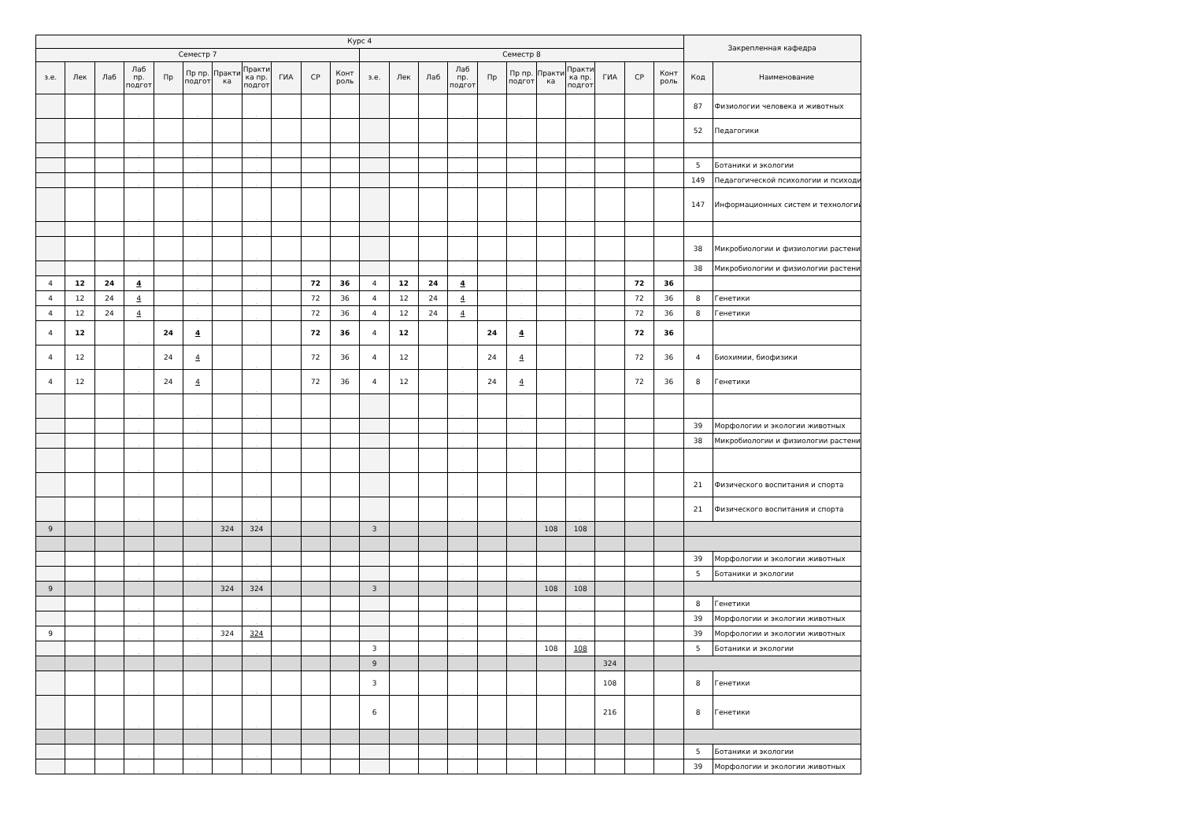| Курс 4 | | | | | | | | | | | | | | | | | | | | | | Закрепленная кафедра | |
| --- | --- | --- | --- | --- | --- | --- | --- | --- | --- | --- | --- | --- | --- | --- | --- | --- | --- | --- | --- | --- | --- | --- | --- |
| Семестр 7 | | | | | | | | | | | Семестр 8 | | | | | | | | | | | | |
| з.е. | Лек | Лаб | Лаб пр. подгот | Пр | Пр пр. подгот | Практи ка | Практи ка пр. подгот | ГИА | СР | Конт роль | з.е. | Лек | Лаб | Лаб пр. подгот | Пр | Пр пр. подгот | Практи ка | Практи ка пр. подгот | ГИА | СР | Конт роль | Код | Наименование |
| | | | . | | . | | . | | | | | | | . | | . | | . | | | | 87 | Физиологии человека и животных |
| | | | . | | . | | . | | | | | | | . | | . | | . | | | | 52 | Педагогики |
| | | | . | | . | | . | | | | | | | . | | . | | . | | | | | |
| | | | . | | . | | . | | | | | | | . | | . | | . | | | | 5 | Ботаники и экологии |
| | | | . | | . | | . | | | | | | | . | | . | | . | | | | 149 | Педагогической психологии и психоди |
| | | | . | | . | | . | | | | | | | . | | . | | . | | | | 147 | Информационных систем и технологий |
| | | | . | | . | | . | | | | | | | . | | . | | . | | | | | |
| | | | . | | . | | . | | | | | | | . | | . | | . | | | | 38 | Микробиологии и физиологии растени |
| | | | . | | . | | . | | | | | | | . | | . | | . | | | | 38 | Микробиологии и физиологии растени |
| 4 | 12 | 24 | 4 | | . | | . | | 72 | 36 | 4 | 12 | 24 | 4 | | . | | . | | 72 | 36 | | |
| 4 | 12 | 24 | 4 | | . | | . | | 72 | 36 | 4 | 12 | 24 | 4 | | . | | . | | 72 | 36 | 8 | Генетики |
| 4 | 12 | 24 | 4 | | . | | . | | 72 | 36 | 4 | 12 | 24 | 4 | | . | | . | | 72 | 36 | 8 | Генетики |
| 4 | 12 | | . | 24 | 4 | | . | | 72 | 36 | 4 | 12 | | . | 24 | 4 | | . | | 72 | 36 | | |
| 4 | 12 | | . | 24 | 4 | | . | | 72 | 36 | 4 | 12 | | . | 24 | 4 | | . | | 72 | 36 | 4 | Биохимии, биофизики |
| 4 | 12 | | . | 24 | 4 | | . | | 72 | 36 | 4 | 12 | | . | 24 | 4 | | . | | 72 | 36 | 8 | Генетики |
| | | | . | | . | | . | | | | | | | . | | . | | . | | | | | |
| | | | . | | . | | . | | | | | | | . | | . | | . | | | | 39 | Морфологии и экологии животных |
| | | | . | | . | | . | | | | | | | . | | . | | . | | | | 38 | Микробиологии и физиологии растени |
| | | | . | | . | | . | | | | | | | . | | . | | . | | | | | |
| | | | . | | . | | . | | | | | | | . | | . | | . | | | | 21 | Физического воспитания и спорта |
| | | | . | | . | | . | | | | | | | . | | . | | . | | | | 21 | Физического воспитания и спорта |
| 9 | | | | | | 324 | 324 | | | | 3 | | | | | | 108 | 108 | | | | | |
| | | | . | | . | | . | | | | | | | . | | . | | . | | | | 39 | Морфологии и экологии животных |
| | | | . | | . | | . | | | | | | | . | | . | | . | | | | 5 | Ботаники и экологии |
| 9 | | | | | | 324 | 324 | | | | 3 | | | | | | 108 | 108 | | | | | |
| | | | . | | . | | . | | | | | | | . | | . | | . | | | | 8 | Генетики |
| | | | . | | . | | . | | | | | | | . | | . | | . | | | | 39 | Морфологии и экологии животных |
| 9 | | | . | | . | 324 | 324 | | | | | | | . | | . | | . | | | | 39 | Морфологии и экологии животных |
| | | | . | | . | | . | | | | 3 | | | . | | . | 108 | 108 | | | | 5 | Ботаники и экологии |
| | | | | | | | | | | | 9 | | | | | | | | 324 | | | | |
| | | | . | | . | | . | | | | 3 | | | . | | . | | . | 108 | | | 8 | Генетики |
| | | | . | | . | | . | | | | 6 | | | . | | . | | . | 216 | | | 8 | Генетики |
| | | | . | | . | | . | | | | | | | . | | . | | . | | | | 5 | Ботаники и экологии |
| | | | . | | . | | . | | | | | | | . | | . | | . | | | | 39 | Морфологии и экологии животных |